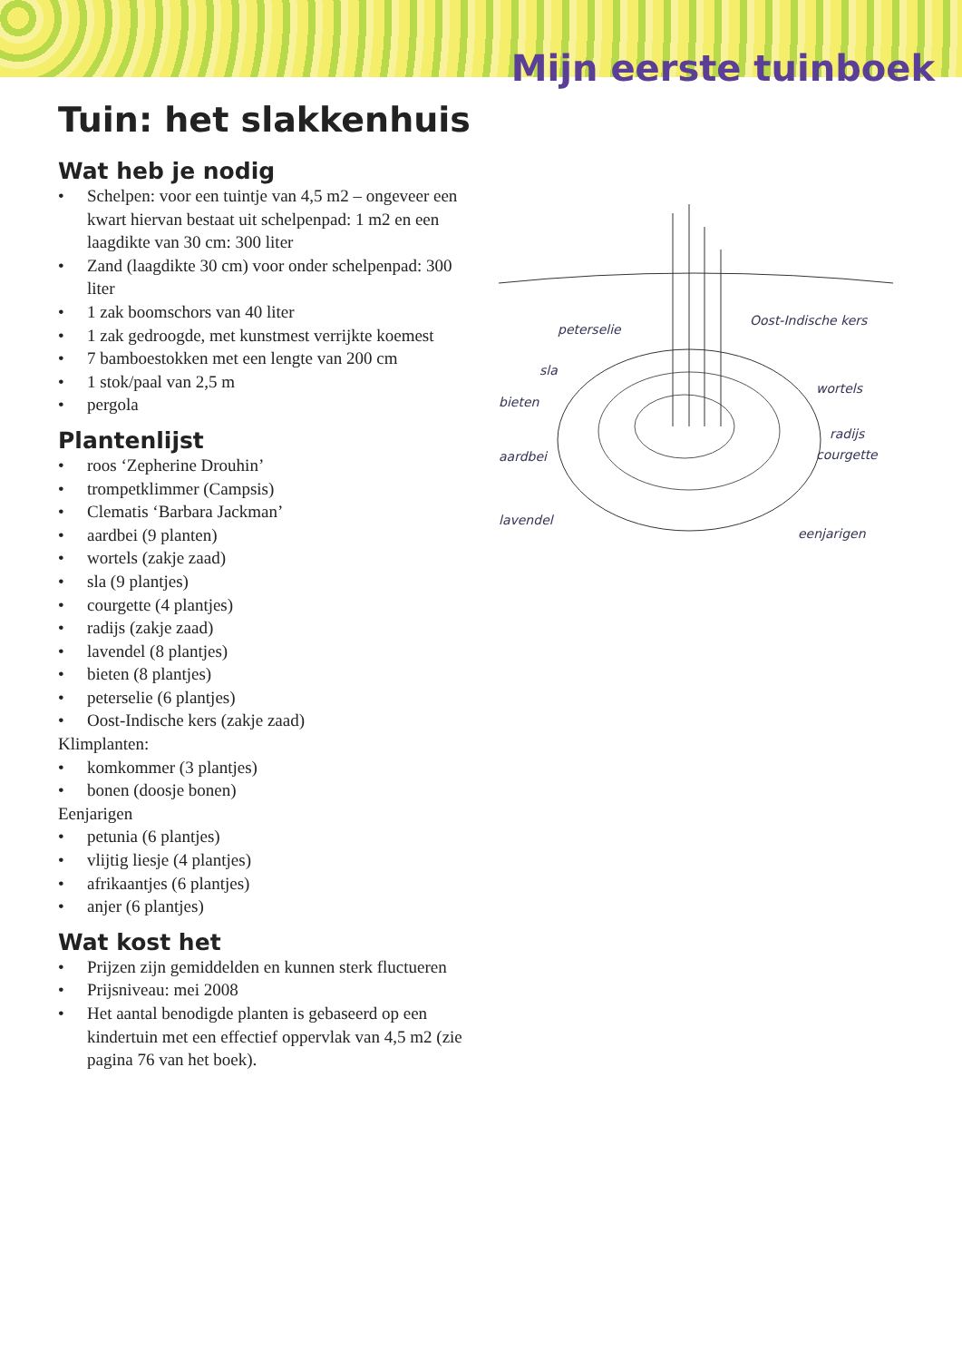Mijn eerste tuinboek
Tuin: het slakkenhuis
Wat heb je nodig
• Schelpen: voor een tuintje van 4,5 m2 – ongeveer een kwart hiervan bestaat uit schelpenpad: 1 m2 en een laagdikte van 30 cm: 300 liter
• Zand (laagdikte 30 cm) voor onder schelpenpad: 300 liter
• 1 zak boomschors van 40 liter
• 1 zak gedroogde, met kunstmest verrijkte koemest
• 7 bamboestokken met een lengte van 200 cm
• 1 stok/paal van 2,5 m
• pergola
Plantenlijst
• roos ‘Zepherine Drouhin’
• trompetklimmer (Campsis)
• Clematis ‘Barbara Jackman’
• aardbei (9 planten)
• wortels (zakje zaad)
• sla (9 plantjes)
• courgette (4 plantjes)
• radijs (zakje zaad)
• lavendel (8 plantjes)
• bieten (8 plantjes)
• peterselie (6 plantjes)
• Oost-Indische kers (zakje zaad)
Klimplanten:
• komkommer (3 plantjes)
• bonen (doosje bonen)
Eenjarigen
• petunia (6 plantjes)
• vlijtig liesje (4 plantjes)
• afrikaantjes (6 plantjes)
• anjer (6 plantjes)
Wat kost het
• Prijzen zijn gemiddelden en kunnen sterk fluctueren
• Prijsniveau: mei 2008
• Het aantal benodigde planten is gebaseerd op een kindertuin met een effectief oppervlak van 4,5 m2 (zie pagina 76 van het boek).
peterselie
sla
bieten
aardbei
lavendel
Oost-Indische kers
wortels
radijs
courgette
eenjarigen